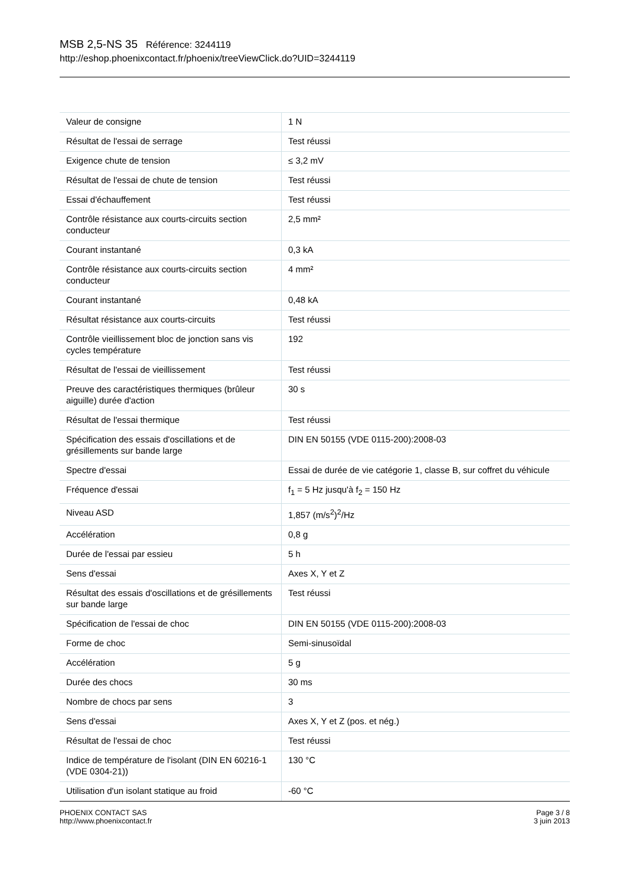MSB 2,5-NS 35 Référence: 3244119
http://eshop.phoenixcontact.fr/phoenix/treeViewClick.do?UID=3244119
| Valeur de consigne | 1 N |
| Résultat de l'essai de serrage | Test réussi |
| Exigence chute de tension | ≤ 3,2 mV |
| Résultat de l'essai de chute de tension | Test réussi |
| Essai d'échauffement | Test réussi |
| Contrôle résistance aux courts-circuits section conducteur | 2,5 mm² |
| Courant instantané | 0,3 kA |
| Contrôle résistance aux courts-circuits section conducteur | 4 mm² |
| Courant instantané | 0,48 kA |
| Résultat résistance aux courts-circuits | Test réussi |
| Contrôle vieillissement bloc de jonction sans vis cycles température | 192 |
| Résultat de l'essai de vieillissement | Test réussi |
| Preuve des caractéristiques thermiques (brûleur aiguille) durée d'action | 30 s |
| Résultat de l'essai thermique | Test réussi |
| Spécification des essais d'oscillations et de grésillements sur bande large | DIN EN 50155 (VDE 0115-200):2008-03 |
| Spectre d'essai | Essai de durée de vie catégorie 1, classe B, sur coffret du véhicule |
| Fréquence d'essai | f<sub>1</sub> = 5 Hz jusqu'à f<sub>2</sub> = 150 Hz |
| Niveau ASD | 1,857 (m/s<sup>2</sup>)<sup>2</sup>/Hz |
| Accélération | 0,8 g |
| Durée de l'essai par essieu | 5 h |
| Sens d'essai | Axes X, Y et Z |
| Résultat des essais d'oscillations et de grésillements sur bande large | Test réussi |
| Spécification de l'essai de choc | DIN EN 50155 (VDE 0115-200):2008-03 |
| Forme de choc | Semi-sinusoïdal |
| Accélération | 5 g |
| Durée des chocs | 30 ms |
| Nombre de chocs par sens | 3 |
| Sens d'essai | Axes X, Y et Z (pos. et nég.) |
| Résultat de l'essai de choc | Test réussi |
| Indice de température de l'isolant (DIN EN 60216-1 (VDE 0304-21)) | 130 °C |
| Utilisation d'un isolant statique au froid | -60 °C |
PHOENIX CONTACT SAS
http://www.phoenixcontact.fr
Page 3 / 8
3 juin 2013